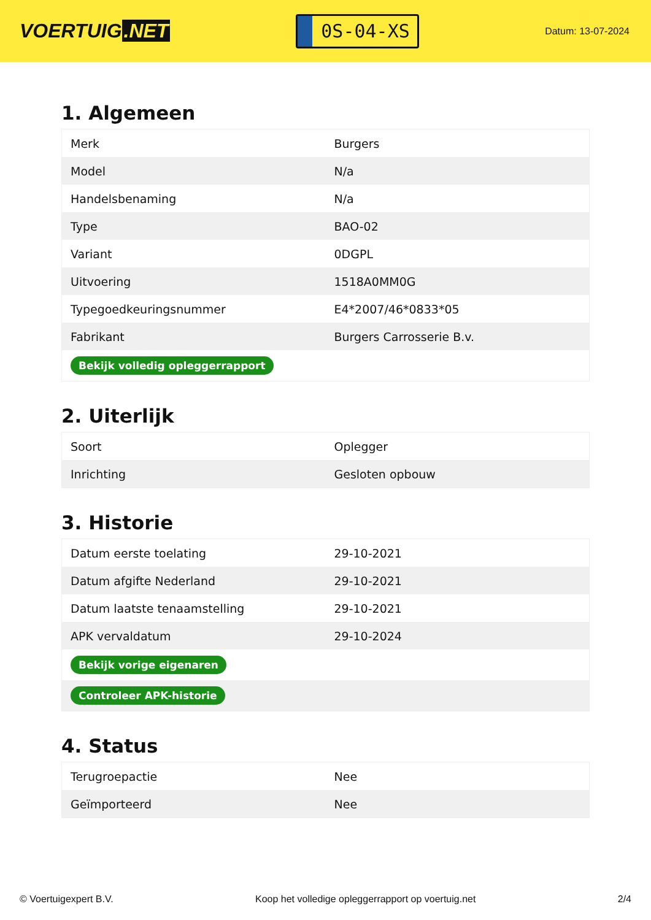VOERTUIG.NET
0S-04-XS
Datum: 13-07-2024
1. Algemeen
| Merk | Burgers |
| Model | N/a |
| Handelsbenaming | N/a |
| Type | BAO-02 |
| Variant | 0DGPL |
| Uitvoering | 1518A0MM0G |
| Typegoedkeuringsnummer | E4*2007/46*0833*05 |
| Fabrikant | Burgers Carrosserie B.v. |
| Bekijk volledig opleggerrapport | |
2. Uiterlijk
| Soort | Oplegger |
| Inrichting | Gesloten opbouw |
3. Historie
| Datum eerste toelating | 29-10-2021 |
| Datum afgifte Nederland | 29-10-2021 |
| Datum laatste tenaamstelling | 29-10-2021 |
| APK vervaldatum | 29-10-2024 |
| Bekijk vorige eigenaren | |
| Controleer APK-historie | |
4. Status
| Terugroepactie | Nee |
| Geïmporteerd | Nee |
© Voertuigexpert B.V. Koop het volledige opleggerrapport op voertuig.net 2/4